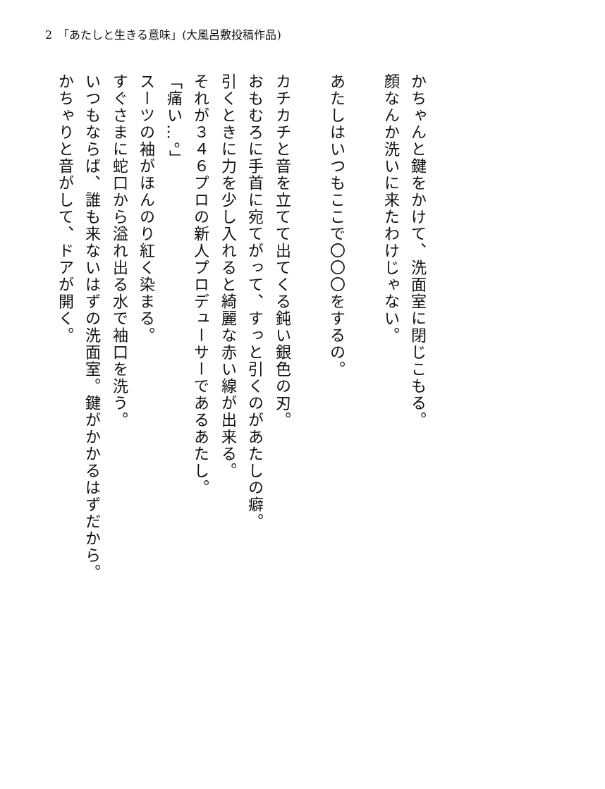2　「あたしと生きる意味」(大風呂敷投稿作品)
かちゃんと鍵をかけて、洗面室に閉じこもる。
顔なんか洗いに来たわけじゃない。
　
あたしはいつもここで〇〇〇をするの。
　
カチカチと音を立てて出てくる鈍い銀色の刃。
おもむろに手首に宛てがって、すっと引くのがあたしの癖。
引くときに力を少し入れると綺麗な赤い線が出来る。
それが３４６プロの新人プロデューサーであるあたし。
「痛い…。」
スーツの袖がほんのり紅く染まる。
すぐさまに蛇口から溢れ出る水で袖口を洗う。
いつもならば、誰も来ないはずの洗面室。鍵がかかるはずだから。
かちゃりと音がして、ドアが開く。